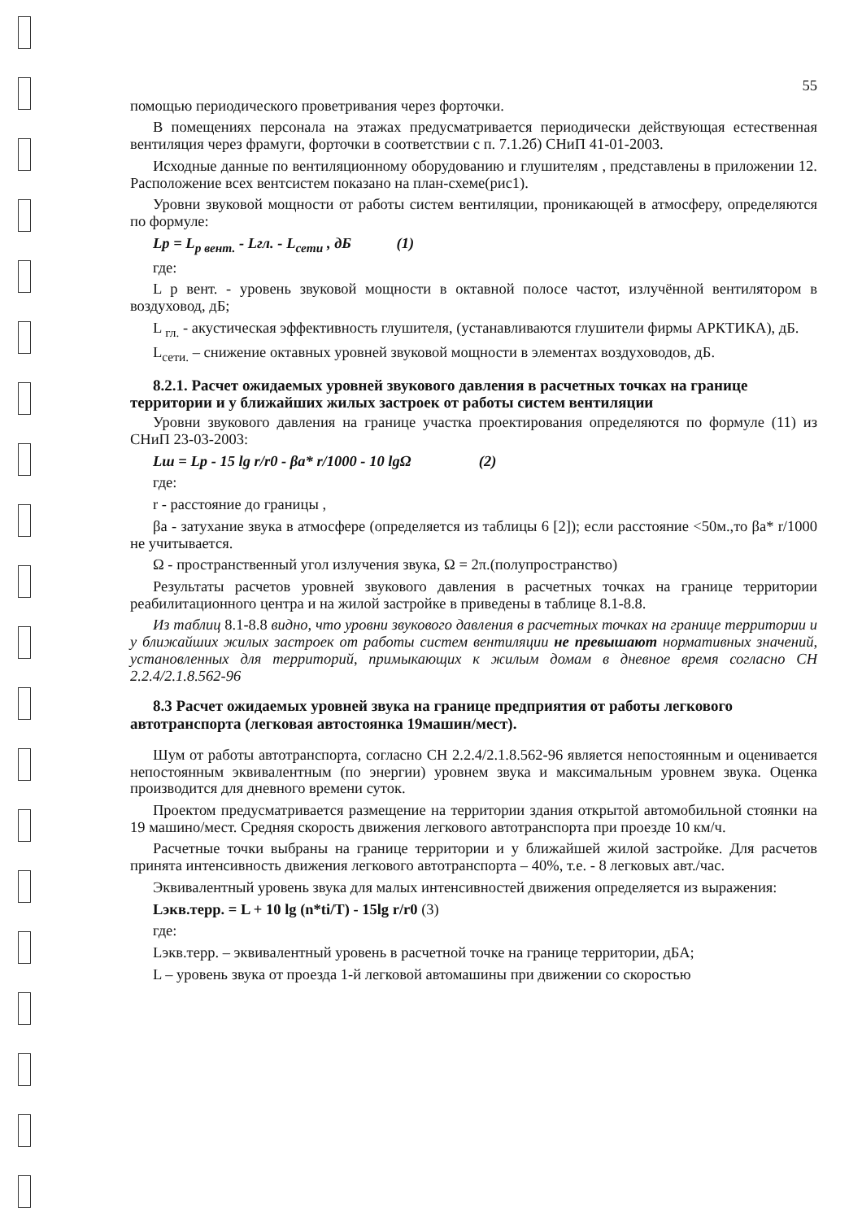55
помощью периодического проветривания через форточки.
В помещениях персонала на этажах предусматривается периодически действующая естественная вентиляция через фрамуги, форточки в соответствии с п. 7.1.2б) СНиП 41-01-2003.
Исходные данные по вентиляционному оборудованию и глушителям , представлены в приложении 12. Расположение всех вентсистем показано на план-схеме(рис1).
Уровни звуковой мощности от работы систем вентиляции, проникающей в атмосферу, определяются по формуле:
Lp = L<sub>p вент.</sub> - Lгл. - L<sub>сети</sub> , дБ (1)
где:
L р вент. - уровень звуковой мощности в октавной полосе частот, излучённой вентилятором в воздуховод, дБ;
L <sub>гл.</sub> - акустическая эффективность глушителя, (устанавливаются глушители фирмы АРКТИКА), дБ.
L<sub>сети.</sub> – снижение октавных уровней звуковой мощности в элементах воздуховодов, дБ.
8.2.1. Расчет ожидаемых уровней звукового давления в расчетных точках на границе территории и у ближайших жилых застроек от работы систем вентиляции
Уровни звукового давления на границе участка проектирования определяются по формуле (11) из СНиП 23-03-2003:
Lш = Lp - 15 lg r/r0 - βa* r/1000 - 10 lgΩ (2)
где:
r - расстояние до границы ,
βa - затухание звука в атмосфере (определяется из таблицы 6 [2]); если расстояние <50м.,то βa* r/1000 не учитывается.
Ω - пространственный угол излучения звука, Ω = 2π.(полупространство)
Результаты расчетов уровней звукового давления в расчетных точках на границе территории реабилитационного центра и на жилой застройке в приведены в таблице 8.1-8.8.
Из таблиц 8.1-8.8 видно, что уровни звукового давления в расчетных точках на границе территории и у ближайших жилых застроек от работы систем вентиляции не превышают нормативных значений, установленных для территорий, примыкающих к жилым домам в дневное время согласно СН 2.2.4/2.1.8.562-96
8.3 Расчет ожидаемых уровней звука на границе предприятия от работы легкового автотранспорта (легковая автостоянка 19машин/мест).
Шум от работы автотранспорта, согласно СН 2.2.4/2.1.8.562-96 является непостоянным и оценивается непостоянным эквивалентным (по энергии) уровнем звука и максимальным уровнем звука. Оценка производится для дневного времени суток.
Проектом предусматривается размещение на территории здания открытой автомобильной стоянки на 19 машино/мест. Средняя скорость движения легкового автотранспорта при проезде 10 км/ч.
Расчетные точки выбраны на границе территории и у ближайшей жилой застройке. Для расчетов принята интенсивность движения легкового автотранспорта – 40%, т.е. - 8 легковых авт./час.
Эквивалентный уровень звука для малых интенсивностей движения определяется из выражения:
Lэкв.терр. = L + 10 lg (n*ti/T) - 15lg r/r0 (3)
где:
Lэкв.терр. – эквивалентный уровень в расчетной точке на границе территории, дБА;
L – уровень звука от проезда 1-й легковой автомашины при движении со скоростью